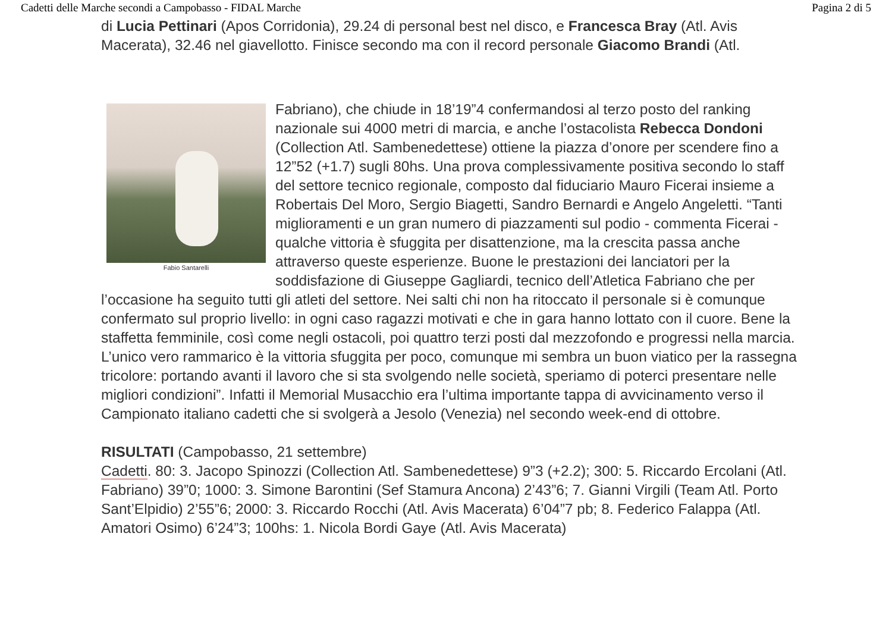Cadetti delle Marche secondi a Campobasso - FIDAL Marche Pagina 2 di 5
di Lucia Pettinari (Apos Corridonia), 29.24 di personal best nel disco, e Francesca Bray (Atl. Avis Macerata), 32.46 nel giavellotto. Finisce secondo ma con il record personale Giacomo Brandi (Atl.
Fabio Santarelli
Fabriano), che chiude in 18’19”4 confermandosi al terzo posto del ranking nazionale sui 4000 metri di marcia, e anche l’ostacolista Rebecca Dondoni (Collection Atl. Sambenedettese) ottiene la piazza d’onore per scendere fino a 12”52 (+1.7) sugli 80hs. Una prova complessivamente positiva secondo lo staff del settore tecnico regionale, composto dal fiduciario Mauro Ficerai insieme a Robertais Del Moro, Sergio Biagetti, Sandro Bernardi e Angelo Angeletti. “Tanti miglioramenti e un gran numero di piazzamenti sul podio - commenta Ficerai - qualche vittoria è sfuggita per disattenzione, ma la crescita passa anche attraverso queste esperienze. Buone le prestazioni dei lanciatori per la soddisfazione di Giuseppe Gagliardi, tecnico dell’Atletica Fabriano che per l’occasione ha seguito tutti gli atleti del settore. Nei salti chi non ha ritoccato il personale si è comunque confermato sul proprio livello: in ogni caso ragazzi motivati e che in gara hanno lottato con il cuore. Bene la staffetta femminile, così come negli ostacoli, poi quattro terzi posti dal mezzofondo e progressi nella marcia. L’unico vero rammarico è la vittoria sfuggita per poco, comunque mi sembra un buon viatico per la rassegna tricolore: portando avanti il lavoro che si sta svolgendo nelle società, speriamo di poterci presentare nelle migliori condizioni”. Infatti il Memorial Musacchio era l’ultima importante tappa di avvicinamento verso il Campionato italiano cadetti che si svolgerà a Jesolo (Venezia) nel secondo week-end di ottobre.
RISULTATI (Campobasso, 21 settembre)
Cadetti. 80: 3. Jacopo Spinozzi (Collection Atl. Sambenedettese) 9”3 (+2.2); 300: 5. Riccardo Ercolani (Atl. Fabriano) 39”0; 1000: 3. Simone Barontini (Sef Stamura Ancona) 2’43”6; 7. Gianni Virgili (Team Atl. Porto Sant’Elpidio) 2’55”6; 2000: 3. Riccardo Rocchi (Atl. Avis Macerata) 6’04”7 pb; 8. Federico Falappa (Atl. Amatori Osimo) 6’24”3; 100hs: 1. Nicola Bordi Gaye (Atl. Avis Macerata)